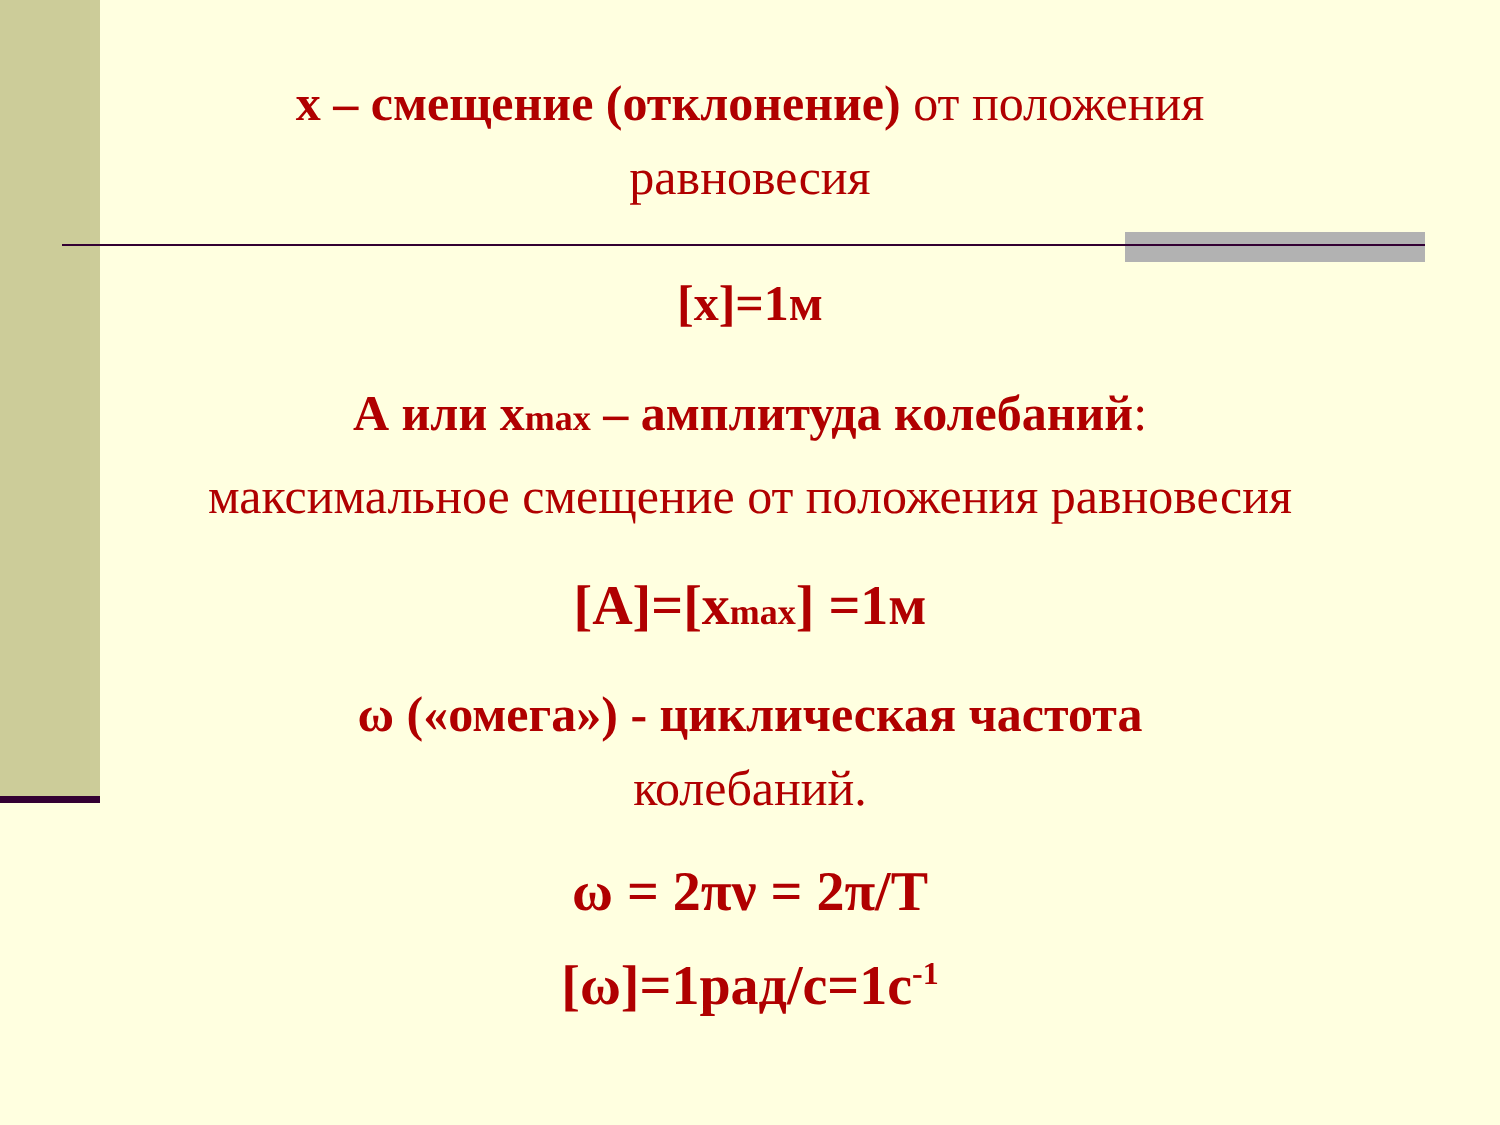x – смещение (отклонение) от положения
равновесия
[x]=1м
А или xmax – амплитуда колебаний:
максимальное смещение от положения равновесия
[A]=[xmax] =1м
ω («омега») - циклическая частота
колебаний.
ω = 2πν = 2π/T
[ω]=1рад/с=1с<sup>-1</sup>